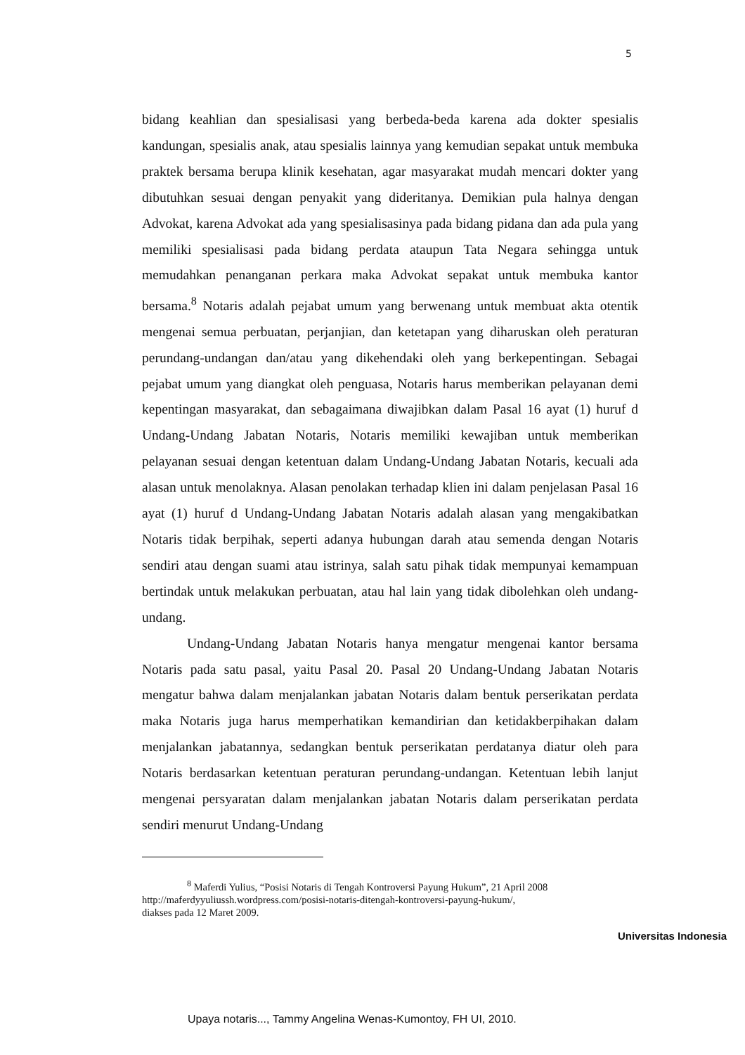5
bidang keahlian dan spesialisasi yang berbeda-beda karena ada dokter spesialis kandungan, spesialis anak, atau spesialis lainnya yang kemudian sepakat untuk membuka praktek bersama berupa klinik kesehatan, agar masyarakat mudah mencari dokter yang dibutuhkan sesuai dengan penyakit yang dideritanya. Demikian pula halnya dengan Advokat, karena Advokat ada yang spesialisasinya pada bidang pidana dan ada pula yang memiliki spesialisasi pada bidang perdata ataupun Tata Negara sehingga untuk memudahkan penanganan perkara maka Advokat sepakat untuk membuka kantor bersama.<sup>8</sup> Notaris adalah pejabat umum yang berwenang untuk membuat akta otentik mengenai semua perbuatan, perjanjian, dan ketetapan yang diharuskan oleh peraturan perundang-undangan dan/atau yang dikehendaki oleh yang berkepentingan. Sebagai pejabat umum yang diangkat oleh penguasa, Notaris harus memberikan pelayanan demi kepentingan masyarakat, dan sebagaimana diwajibkan dalam Pasal 16 ayat (1) huruf d Undang-Undang Jabatan Notaris, Notaris memiliki kewajiban untuk memberikan pelayanan sesuai dengan ketentuan dalam Undang-Undang Jabatan Notaris, kecuali ada alasan untuk menolaknya. Alasan penolakan terhadap klien ini dalam penjelasan Pasal 16 ayat (1) huruf d Undang-Undang Jabatan Notaris adalah alasan yang mengakibatkan Notaris tidak berpihak, seperti adanya hubungan darah atau semenda dengan Notaris sendiri atau dengan suami atau istrinya, salah satu pihak tidak mempunyai kemampuan bertindak untuk melakukan perbuatan, atau hal lain yang tidak dibolehkan oleh undang-undang.
Undang-Undang Jabatan Notaris hanya mengatur mengenai kantor bersama Notaris pada satu pasal, yaitu Pasal 20. Pasal 20 Undang-Undang Jabatan Notaris mengatur bahwa dalam menjalankan jabatan Notaris dalam bentuk perserikatan perdata maka Notaris juga harus memperhatikan kemandirian dan ketidakberpihakan dalam menjalankan jabatannya, sedangkan bentuk perserikatan perdatanya diatur oleh para Notaris berdasarkan ketentuan peraturan perundang-undangan. Ketentuan lebih lanjut mengenai persyaratan dalam menjalankan jabatan Notaris dalam perserikatan perdata sendiri menurut Undang-Undang
<sup>8</sup> Maferdi Yulius, “Posisi Notaris di Tengah Kontroversi Payung Hukum”, 21 April 2008
http://maferdyyuliussh.wordpress.com/posisi-notaris-ditengah-kontroversi-payung-hukum/,
diakses pada 12 Maret 2009.
Universitas Indonesia
Upaya notaris..., Tammy Angelina Wenas-Kumontoy, FH UI, 2010.